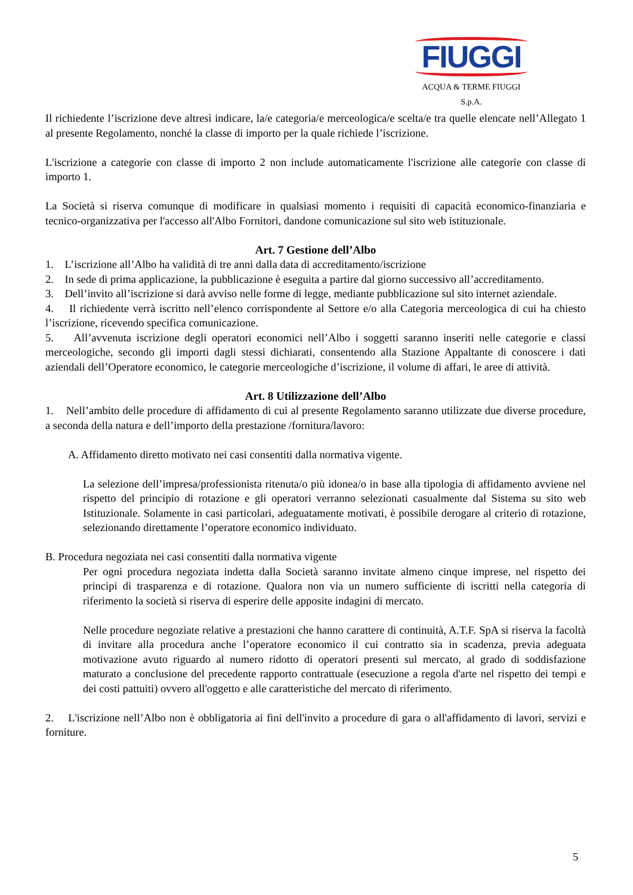FIUGGI
ACQUA & TERME FIUGGI S.p.A.
Il richiedente l’iscrizione deve altresì indicare, la/e categoria/e merceologica/e scelta/e tra quelle elencate nell’Allegato 1 al presente Regolamento, nonché la classe di importo per la quale richiede l’iscrizione.
L'iscrizione a categorie con classe di importo 2 non include automaticamente l'iscrizione alle categorie con classe di importo 1.
La Società si riserva comunque di modificare in qualsiasi momento i requisiti di capacità economico-finanziaria e tecnico-organizzativa per l'accesso all'Albo Fornitori, dandone comunicazione sul sito web istituzionale.
Art. 7 Gestione dell’Albo
1. L’iscrizione all’Albo ha validità di tre anni dalla data di accreditamento/iscrizione
2. In sede di prima applicazione, la pubblicazione è eseguita a partire dal giorno successivo all’accreditamento.
3. Dell’invito all’iscrizione si darà avviso nelle forme di legge, mediante pubblicazione sul sito internet aziendale.
4. Il richiedente verrà iscritto nell’elenco corrispondente al Settore e/o alla Categoria merceologica di cui ha chiesto l’iscrizione, ricevendo specifica comunicazione.
5. All’avvenuta iscrizione degli operatori economici nell’Albo i soggetti saranno inseriti nelle categorie e classi merceologiche, secondo gli importi dagli stessi dichiarati, consentendo alla Stazione Appaltante di conoscere i dati aziendali dell’Operatore economico, le categorie merceologiche d’iscrizione, il volume di affari, le aree di attività.
Art. 8 Utilizzazione dell’Albo
1. Nell’ambito delle procedure di affidamento di cui al presente Regolamento saranno utilizzate due diverse procedure, a seconda della natura e dell’importo della prestazione /fornitura/lavoro:
A. Affidamento diretto motivato nei casi consentiti dalla normativa vigente.
La selezione dell’impresa/professionista ritenuta/o più idonea/o in base alla tipologia di affidamento avviene nel rispetto del principio di rotazione e gli operatori verranno selezionati casualmente dal Sistema su sito web Istituzionale. Solamente in casi particolari, adeguatamente motivati, è possibile derogare al criterio di rotazione, selezionando direttamente l’operatore economico individuato.
B. Procedura negoziata nei casi consentiti dalla normativa vigente
Per ogni procedura negoziata indetta dalla Società saranno invitate almeno cinque imprese, nel rispetto dei principi di trasparenza e di rotazione. Qualora non via un numero sufficiente di iscritti nella categoria di riferimento la società si riserva di esperire delle apposite indagini di mercato.
Nelle procedure negoziate relative a prestazioni che hanno carattere di continuità, A.T.F. SpA si riserva la facoltà di invitare alla procedura anche l’operatore economico il cui contratto sia in scadenza, previa adeguata motivazione avuto riguardo al numero ridotto di operatori presenti sul mercato, al grado di soddisfazione maturato a conclusione del precedente rapporto contrattuale (esecuzione a regola d'arte nel rispetto dei tempi e dei costi pattuiti) ovvero all'oggetto e alle caratteristiche del mercato di riferimento.
2. L'iscrizione nell’Albo non è obbligatoria ai fini dell'invito a procedure di gara o all'affidamento di lavori, servizi e forniture.
5